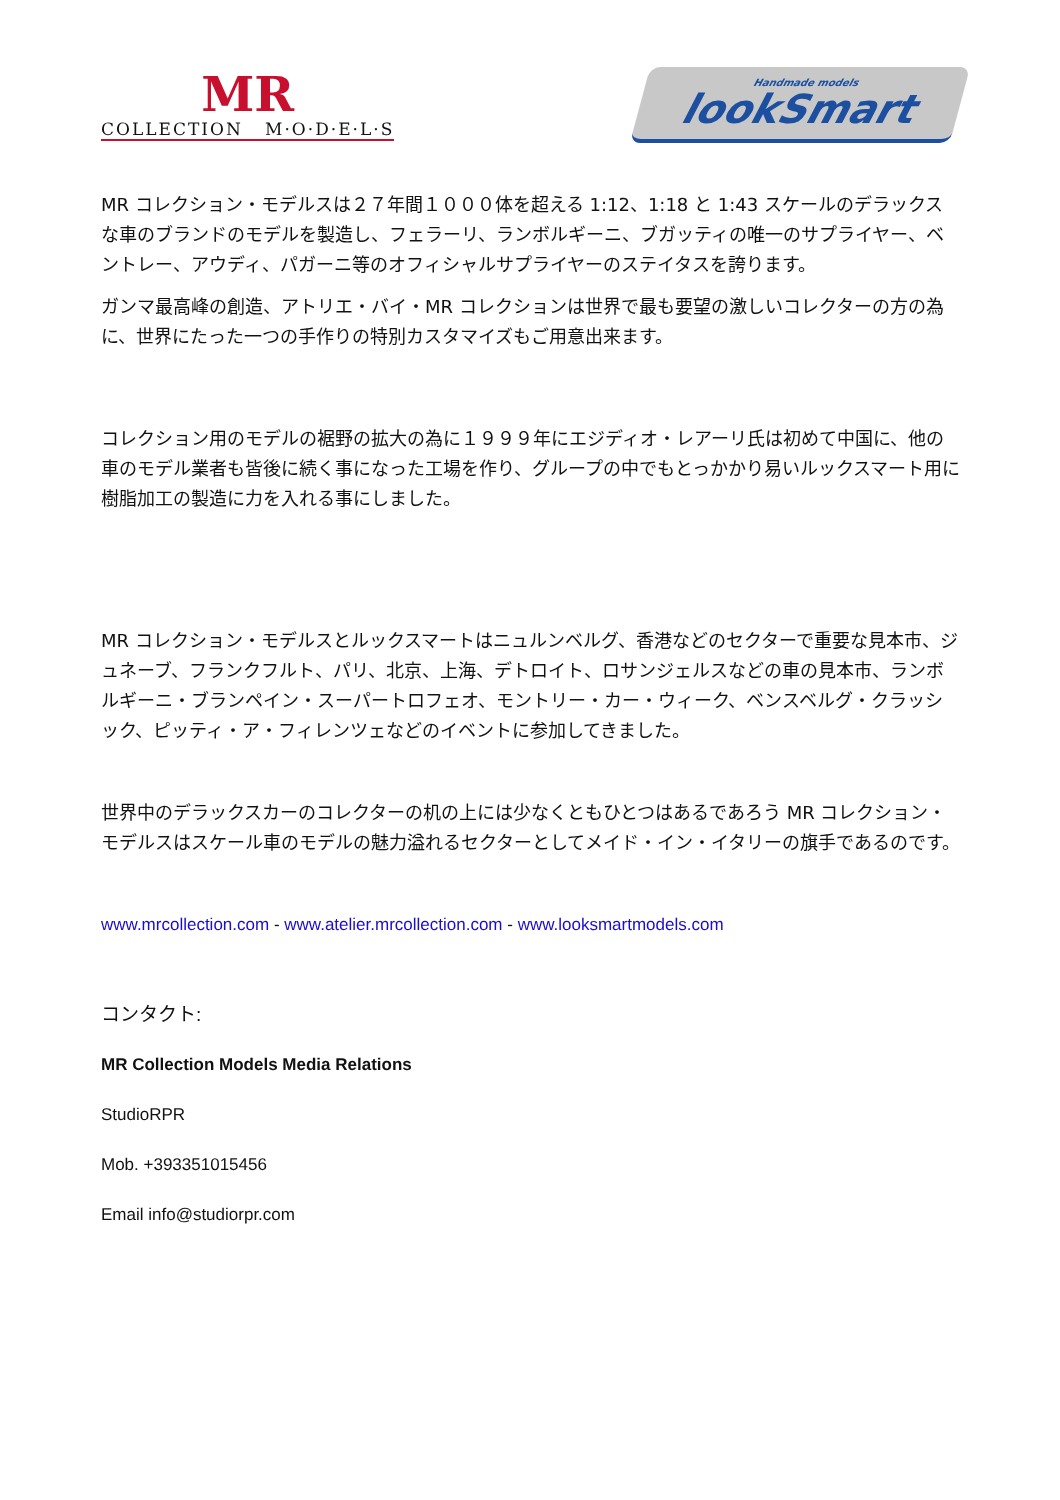MR
COLLECTION M·O·D·E·L·S
Handmade models
lookSmart
MR コレクション・モデルスは２７年間１０００体を超える 1:12、1:18 と 1:43 スケールのデラックスな車のブランドのモデルを製造し、フェラーリ、ランボルギーニ、ブガッティの唯一のサプライヤー、ベントレー、アウディ、パガーニ等のオフィシャルサプライヤーのステイタスを誇ります。
ガンマ最高峰の創造、アトリエ・バイ・MR コレクションは世界で最も要望の激しいコレクターの方の為に、世界にたった一つの手作りの特別カスタマイズもご用意出来ます。
コレクション用のモデルの裾野の拡大の為に１９９９年にエジディオ・レアーリ氏は初めて中国に、他の車のモデル業者も皆後に続く事になった工場を作り、グループの中でもとっかかり易いルックスマート用に樹脂加工の製造に力を入れる事にしました。
MR コレクション・モデルスとルックスマートはニュルンベルグ、香港などのセクターで重要な見本市、ジュネーブ、フランクフルト、パリ、北京、上海、デトロイト、ロサンジェルスなどの車の見本市、ランボルギーニ・ブランペイン・スーパートロフェオ、モントリー・カー・ウィーク、ベンスベルグ・クラッシック、ピッティ・ア・フィレンツェなどのイベントに参加してきました。
世界中のデラックスカーのコレクターの机の上には少なくともひとつはあるであろう MR コレクション・モデルスはスケール車のモデルの魅力溢れるセクターとしてメイド・イン・イタリーの旗手であるのです。
www.mrcollection.com - www.atelier.mrcollection.com - www.looksmartmodels.com
コンタクト:
MR Collection Models Media Relations
StudioRPR
Mob. +393351015456
Email info@studiorpr.com